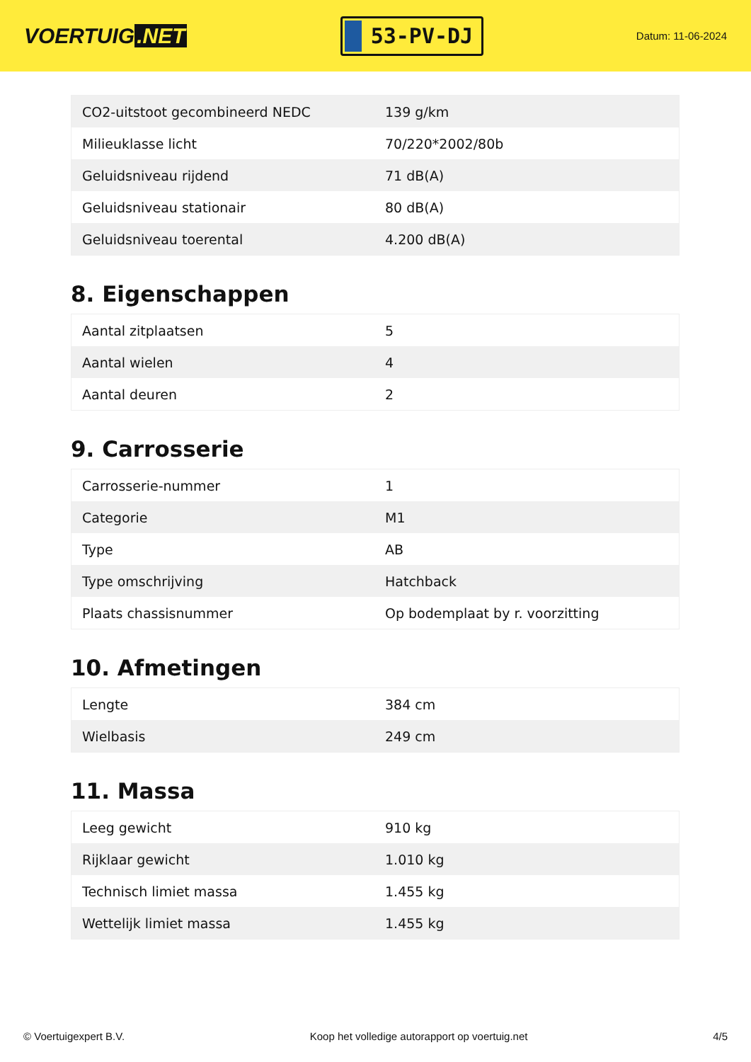VOERTUIG.NET
53-PV-DJ
Datum: 11-06-2024
| CO2-uitstoot gecombineerd NEDC | 139 g/km |
| Milieuklasse licht | 70/220*2002/80b |
| Geluidsniveau rijdend | 71 dB(A) |
| Geluidsniveau stationair | 80 dB(A) |
| Geluidsniveau toerental | 4.200 dB(A) |
8. Eigenschappen
| Aantal zitplaatsen | 5 |
| Aantal wielen | 4 |
| Aantal deuren | 2 |
9. Carrosserie
| Carrosserie-nummer | 1 |
| Categorie | M1 |
| Type | AB |
| Type omschrijving | Hatchback |
| Plaats chassisnummer | Op bodemplaat by r. voorzitting |
10. Afmetingen
| Lengte | 384 cm |
| Wielbasis | 249 cm |
11. Massa
| Leeg gewicht | 910 kg |
| Rijklaar gewicht | 1.010 kg |
| Technisch limiet massa | 1.455 kg |
| Wettelijk limiet massa | 1.455 kg |
© Voertuigexpert B.V. Koop het volledige autorapport op voertuig.net 4/5